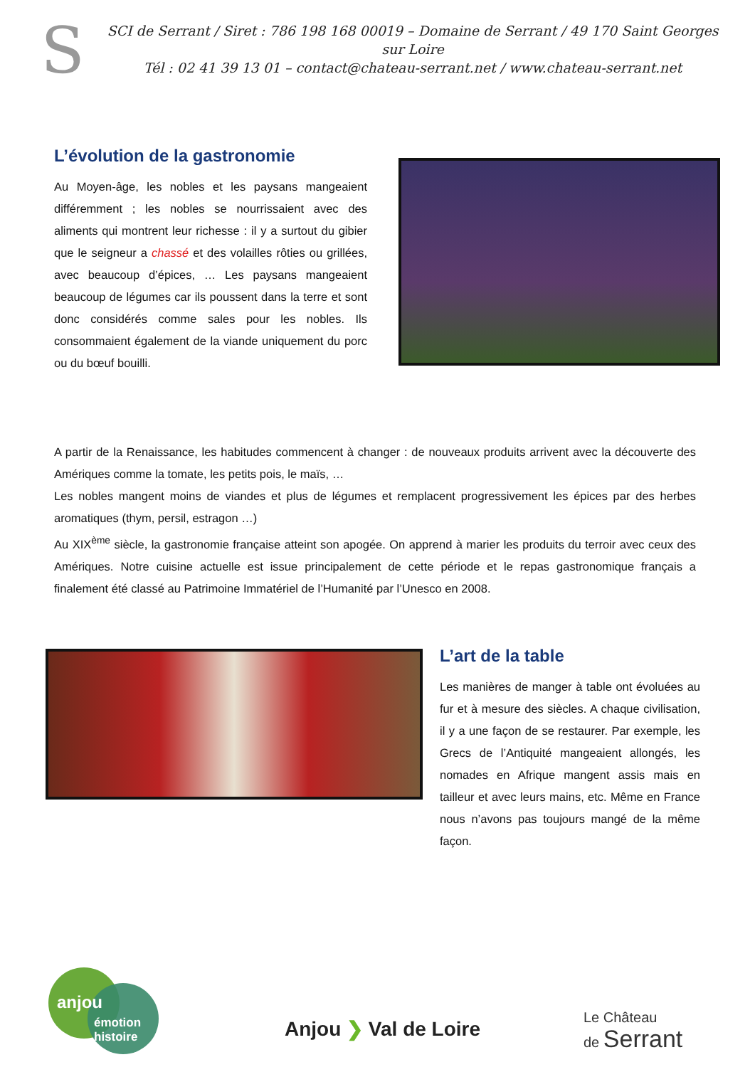S
SCI de Serrant / Siret : 786 198 168 00019 – Domaine de Serrant / 49 170 Saint Georges sur Loire
Tél : 02 41 39 13 01 – contact@chateau-serrant.net / www.chateau-serrant.net
L’évolution de la gastronomie
Au Moyen-âge, les nobles et les paysans mangeaient différemment ; les nobles se nourrissaient avec des aliments qui montrent leur richesse : il y a surtout du gibier que le seigneur a chassé et des volailles rôties ou grillées, avec beaucoup d’épices, … Les paysans mangeaient beaucoup de légumes car ils poussent dans la terre et sont donc considérés comme sales pour les nobles. Ils consommaient également de la viande uniquement du porc ou du bœuf bouilli.
A partir de la Renaissance, les habitudes commencent à changer : de nouveaux produits arrivent avec la découverte des Amériques comme la tomate, les petits pois, le maïs, …
Les nobles mangent moins de viandes et plus de légumes et remplacent progressivement les épices par des herbes aromatiques (thym, persil, estragon …)
Au XIX<sup>ème</sup> siècle, la gastronomie française atteint son apogée. On apprend à marier les produits du terroir avec ceux des Amériques. Notre cuisine actuelle est issue principalement de cette période et le repas gastronomique français a finalement été classé au Patrimoine Immatériel de l’Humanité par l’Unesco en 2008.
L’art de la table
Les manières de manger à table ont évoluées au fur et à mesure des siècles. A chaque civilisation, il y a une façon de se restaurer. Par exemple, les Grecs de l’Antiquité mangeaient allongés, les nomades en Afrique mangent assis mais en tailleur et avec leurs mains, etc. Même en France nous n’avons pas toujours mangé de la même façon.
anjou
émotion
histoire
Anjou ❯ Val de Loire
Le Château
de Serrant